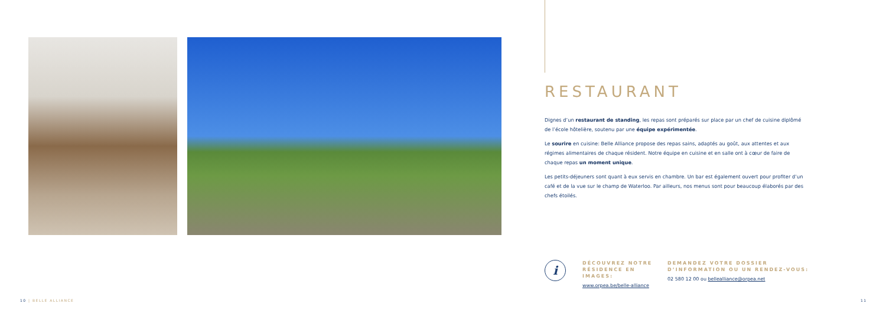RESTAURANT
Dignes d’un restaurant de standing, les repas sont préparés sur place par un chef de cuisine diplômé de l’école hôtelière, soutenu par une équipe expérimentée.
Le sourire en cuisine: Belle Alliance propose des repas sains, adaptés au goût, aux attentes et aux régimes alimentaires de chaque résident. Notre équipe en cuisine et en salle ont à cœur de faire de chaque repas un moment unique.
Les petits-déjeuners sont quant à eux servis en chambre. Un bar est également ouvert pour profiter d’un café et de la vue sur le champ de Waterloo. Par ailleurs, nos menus sont pour beaucoup élaborés par des chefs étoilés.
i
DÉCOUVREZ NOTRE RÉSIDENCE EN IMAGES:
www.orpea.be/belle-alliance
DEMANDEZ VOTRE DOSSIER
D’INFORMATION OU UN RENDEZ-VOUS:
02 580 12 00 ou bellealliance@orpea.net
10 | BELLE ALLIANCE 11